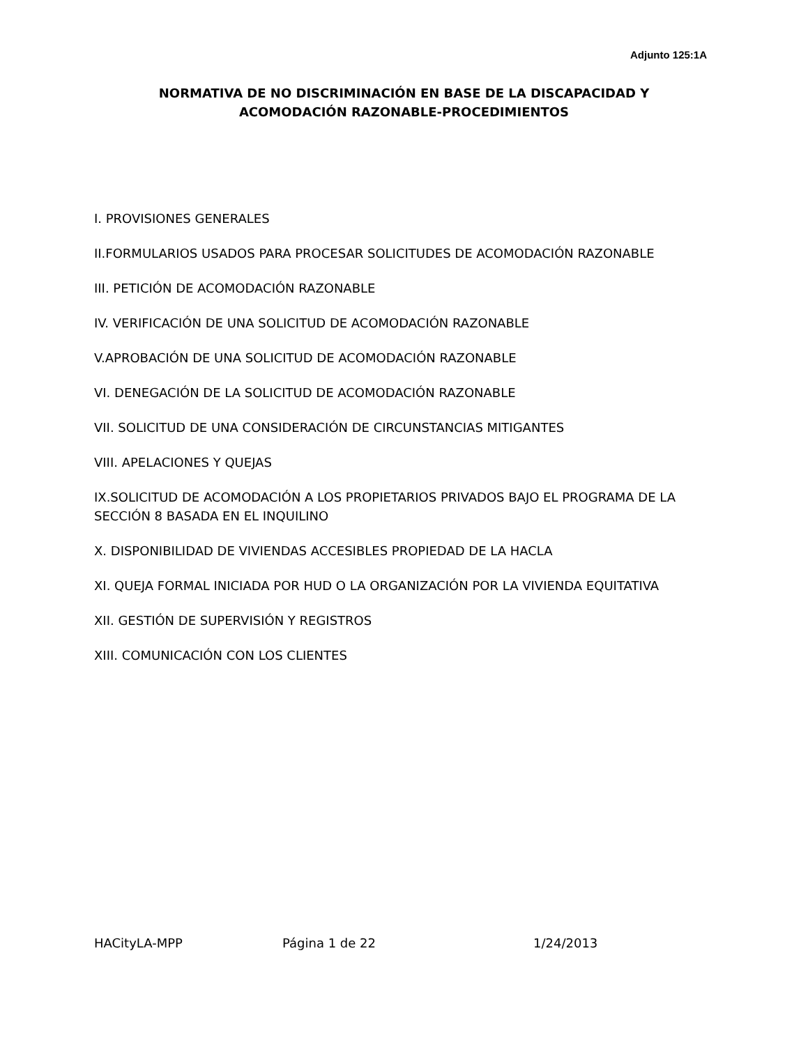Adjunto 125:1A
NORMATIVA DE NO DISCRIMINACIÓN EN BASE DE LA DISCAPACIDAD Y
ACOMODACIÓN RAZONABLE-PROCEDIMIENTOS
I. PROVISIONES GENERALES
II.FORMULARIOS USADOS PARA PROCESAR SOLICITUDES DE ACOMODACIÓN RAZONABLE
III. PETICIÓN DE ACOMODACIÓN RAZONABLE
IV. VERIFICACIÓN DE UNA SOLICITUD DE ACOMODACIÓN RAZONABLE
V.APROBACIÓN DE UNA SOLICITUD DE ACOMODACIÓN RAZONABLE
VI. DENEGACIÓN DE LA SOLICITUD DE ACOMODACIÓN RAZONABLE
VII. SOLICITUD DE UNA CONSIDERACIÓN DE CIRCUNSTANCIAS MITIGANTES
VIII. APELACIONES Y QUEJAS
IX.SOLICITUD DE ACOMODACIÓN A LOS PROPIETARIOS PRIVADOS BAJO EL PROGRAMA DE LA SECCIÓN 8 BASADA EN EL INQUILINO
X. DISPONIBILIDAD DE VIVIENDAS ACCESIBLES PROPIEDAD DE LA HACLA
XI. QUEJA FORMAL INICIADA POR HUD O LA ORGANIZACIÓN POR LA VIVIENDA EQUITATIVA
XII. GESTIÓN DE SUPERVISIÓN Y REGISTROS
XIII. COMUNICACIÓN CON LOS CLIENTES
HACityLA-MPP Página 1 de 22 1/24/2013